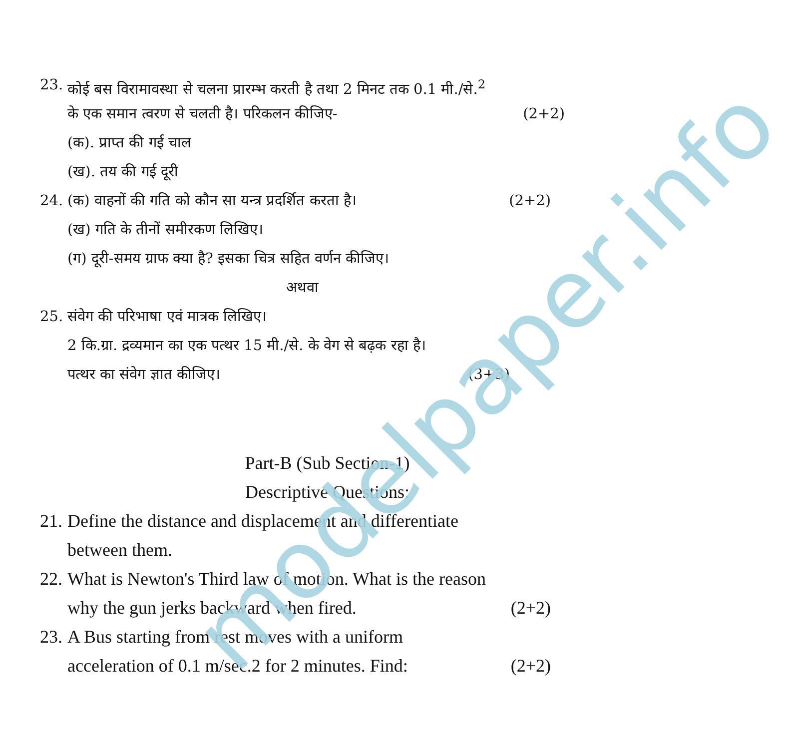modelpaper.info
23. कोई बस विरामावस्था से चलना प्रारम्भ करती है तथा 2 मिनट तक 0.1 मी./से.<sup>2</sup>
के एक समान त्वरण से चलती है। परिकलन कीजिए- (2+2)
(क). प्राप्त की गई चाल
(ख). तय की गई दूरी
24. (क) वाहनों की गति को कौन सा यन्त्र प्रदर्शित करता है। (2+2)
(ख) गति के तीनों समीरकण लिखिए।
(ग) दूरी-समय ग्राफ क्या है? इसका चित्र सहित वर्णन कीजिए।
अथवा
25. संवेग की परिभाषा एवं मात्रक लिखिए।
2 कि.ग्रा. द्रव्यमान का एक पत्थर 15 मी./से. के वेग से बढ़क रहा है।
पत्थर का संवेग ज्ञात कीजिए। (3+3)
Part-B (Sub Section-1)
Descriptive Questions:
21. Define the distance and displacement and differentiate
between them.
22. What is Newton's Third law of motion. What is the reason
why the gun jerks backward when fired. (2+2)
23. A Bus starting from rest moves with a uniform
acceleration of 0.1 m/sec.2 for 2 minutes. Find: (2+2)